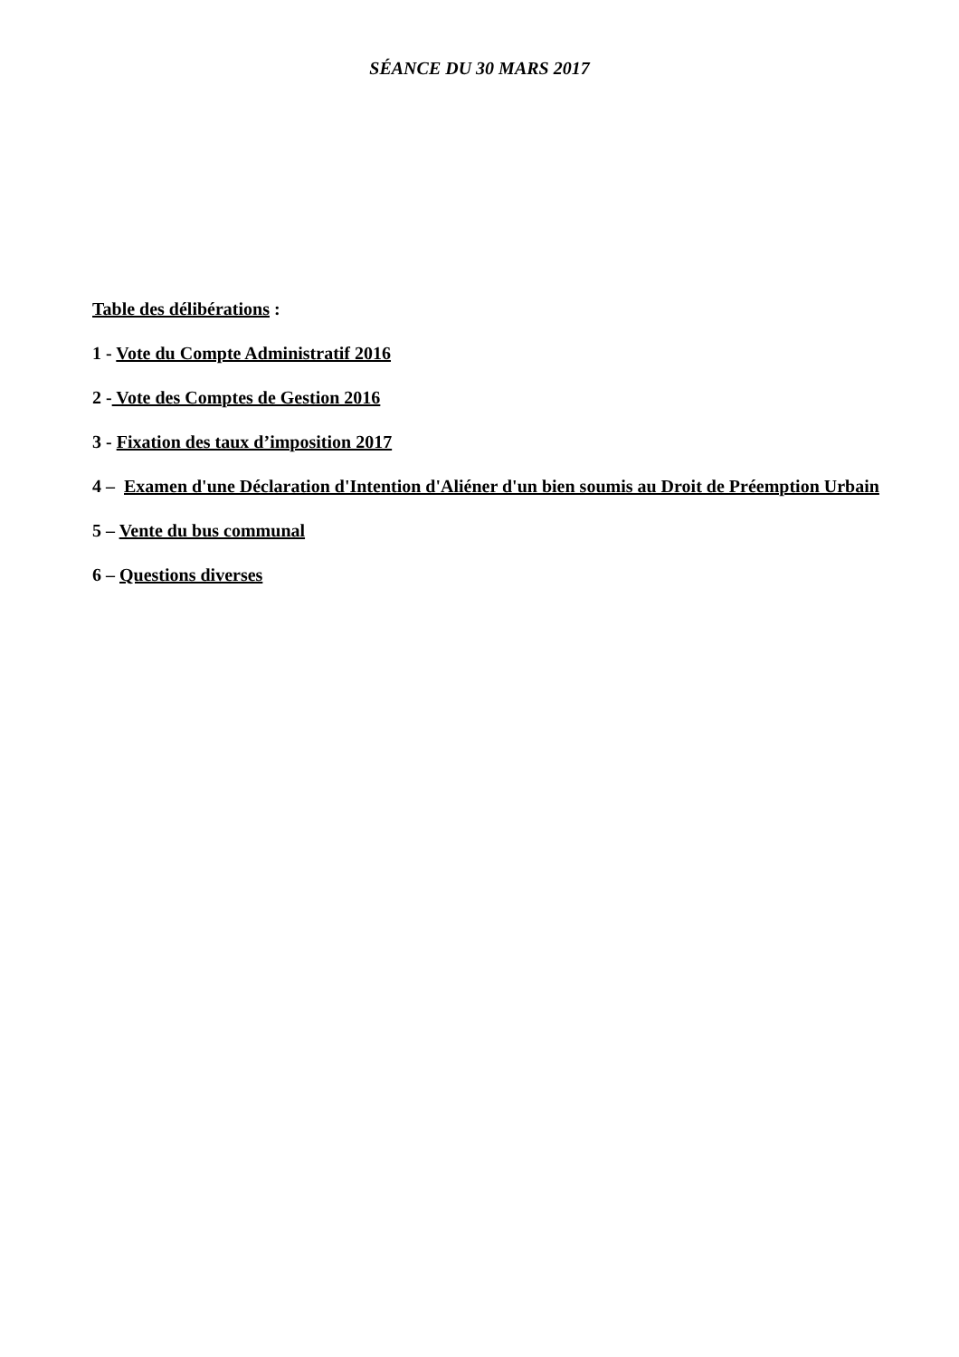SÉANCE DU 30 MARS 2017
Table des délibérations :
1 - Vote du Compte Administratif 2016
2 - Vote des Comptes de Gestion 2016
3 - Fixation des taux d’imposition 2017
4 – Examen d'une Déclaration d'Intention d'Aliéner d'un bien soumis au Droit de Préemption Urbain
5 – Vente du bus communal
6 – Questions diverses